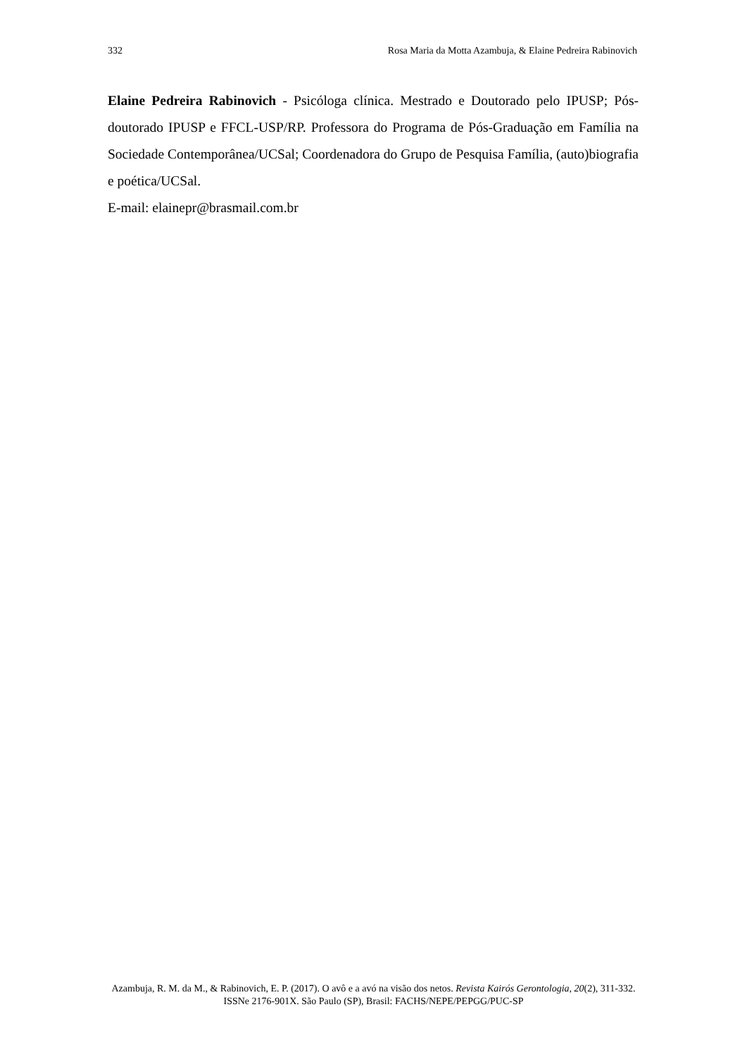332 Rosa Maria da Motta Azambuja, & Elaine Pedreira Rabinovich
Elaine Pedreira Rabinovich - Psicóloga clínica. Mestrado e Doutorado pelo IPUSP; Pós-doutorado IPUSP e FFCL-USP/RP. Professora do Programa de Pós-Graduação em Família na Sociedade Contemporânea/UCSal; Coordenadora do Grupo de Pesquisa Família, (auto)biografia e poética/UCSal.
E-mail: elainepr@brasmail.com.br
Azambuja, R. M. da M., & Rabinovich, E. P. (2017). O avô e a avó na visão dos netos. Revista Kairós Gerontologia, 20(2), 311-332. ISSNe 2176-901X. São Paulo (SP), Brasil: FACHS/NEPE/PEPGG/PUC-SP